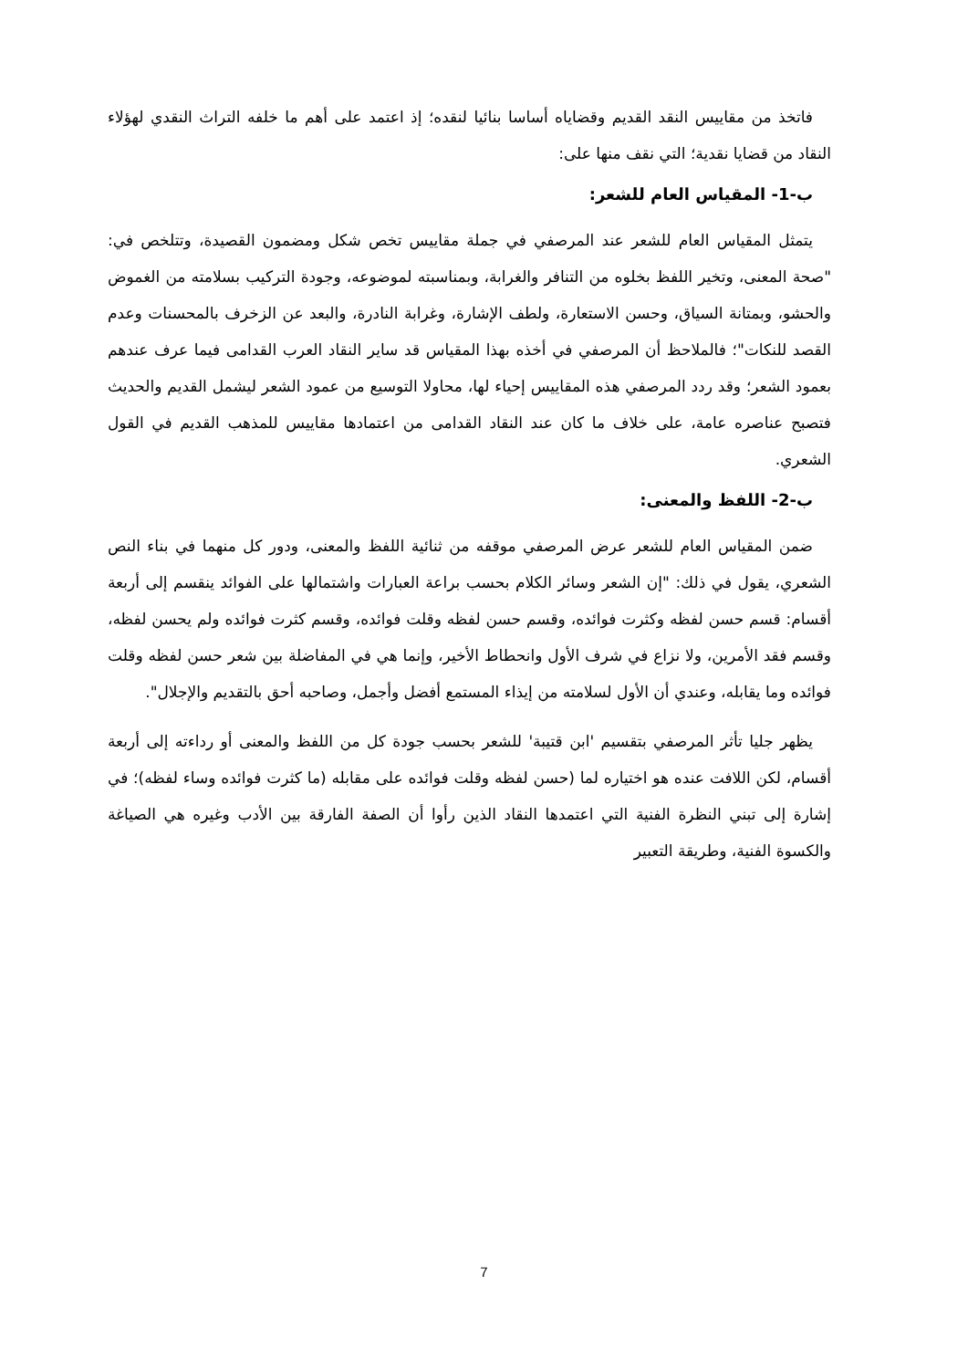فاتخذ من مقاييس النقد القديم وقضاياه أساسا بنائيا لنقده؛ إذ اعتمد على أهم ما خلفه التراث النقدي لهؤلاء النقاد من قضايا نقدية؛ التي نقف منها على:
ب-1- المقياس العام للشعر:
يتمثل المقياس العام للشعر عند المرصفي في جملة مقاييس تخص شكل ومضمون القصيدة، وتتلخص في: "صحة المعنى، وتخير اللفظ بخلوه من التنافر والغرابة، وبمناسبته لموضوعه، وجودة التركيب بسلامته من الغموض والحشو، وبمتانة السياق، وحسن الاستعارة، ولطف الإشارة، وغرابة النادرة، والبعد عن الزخرف بالمحسنات وعدم القصد للنكات"؛ فالملاحظ أن المرصفي في أخذه بهذا المقياس قد ساير النقاد العرب القدامى فيما عرف عندهم بعمود الشعر؛ وقد ردد المرصفي هذه المقاييس إحياء لها، محاولا التوسيع من عمود الشعر ليشمل القديم والحديث فتصبح عناصره عامة، على خلاف ما كان عند النقاد القدامى من اعتمادها مقاييس للمذهب القديم في القول الشعري.
ب-2- اللفظ والمعنى:
ضمن المقياس العام للشعر عرض المرصفي موقفه من ثنائية اللفظ والمعنى، ودور كل منهما في بناء النص الشعري، يقول في ذلك: "إن الشعر وسائر الكلام بحسب براعة العبارات واشتمالها على الفوائد ينقسم إلى أربعة أقسام: قسم حسن لفظه وكثرت فوائده، وقسم حسن لفظه وقلت فوائده، وقسم كثرت فوائده ولم يحسن لفظه، وقسم فقد الأمرين، ولا نزاع في شرف الأول وانحطاط الأخير، وإنما هي في المفاضلة بين شعر حسن لفظه وقلت فوائده وما يقابله، وعندي أن الأول لسلامته من إيذاء المستمع أفضل وأجمل، وصاحبه أحق بالتقديم والإجلال".
يظهر جليا تأثر المرصفي بتقسيم 'ابن قتيبة' للشعر بحسب جودة كل من اللفظ والمعنى أو رداءته إلى أربعة أقسام، لكن اللافت عنده هو اختياره لما (حسن لفظه وقلت فوائده على مقابله (ما كثرت فوائده وساء لفظه)؛ في إشارة إلى تبني النظرة الفنية التي اعتمدها النقاد الذين رأوا أن الصفة الفارقة بين الأدب وغيره هي الصياغة والكسوة الفنية، وطريقة التعبير
7